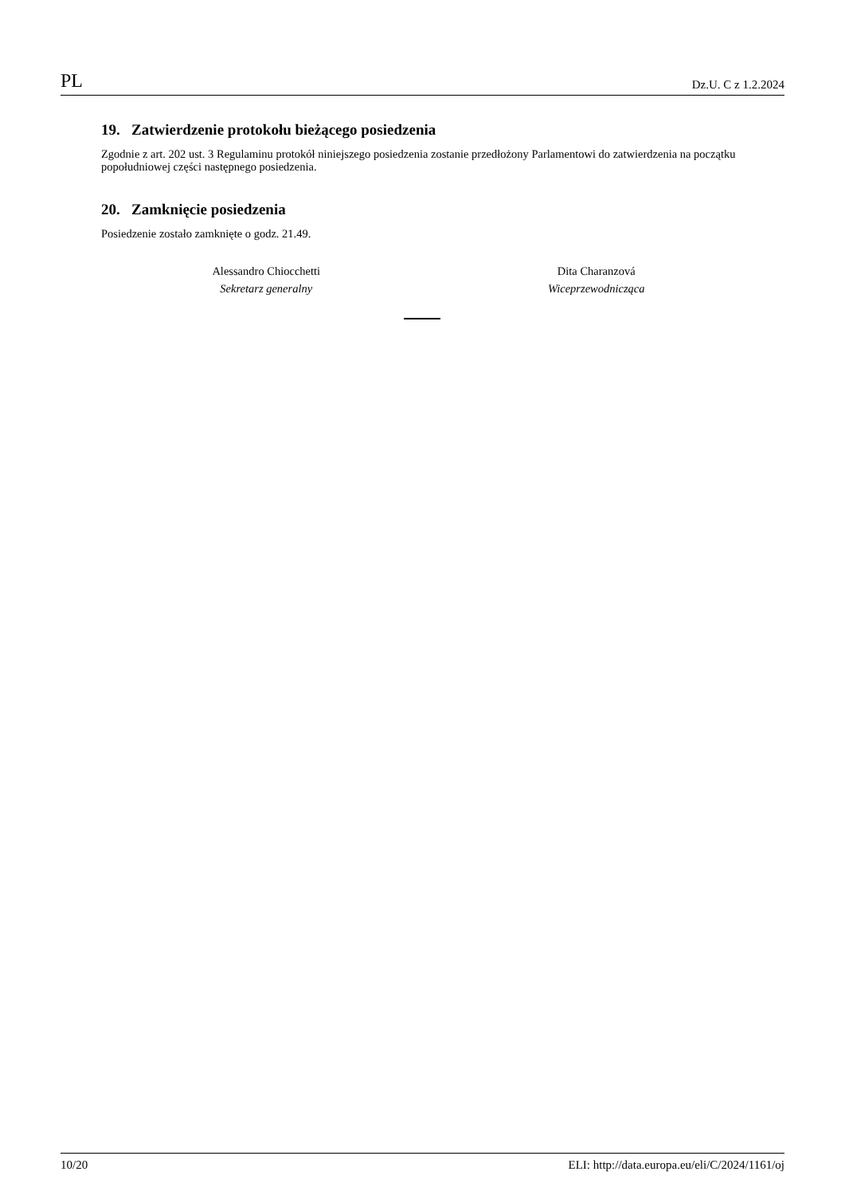PL Dz.U. C z 1.2.2024
19. Zatwierdzenie protokołu bieżącego posiedzenia
Zgodnie z art. 202 ust. 3 Regulaminu protokół niniejszego posiedzenia zostanie przedłożony Parlamentowi do zatwierdzenia na początku popołudniowej części następnego posiedzenia.
20. Zamknięcie posiedzenia
Posiedzenie zostało zamknięte o godz. 21.49.
Alessandro Chiocchetti
Sekretarz generalny
Dita Charanzová
Wiceprzewodnicząca
10/20 ELI: http://data.europa.eu/eli/C/2024/1161/oj